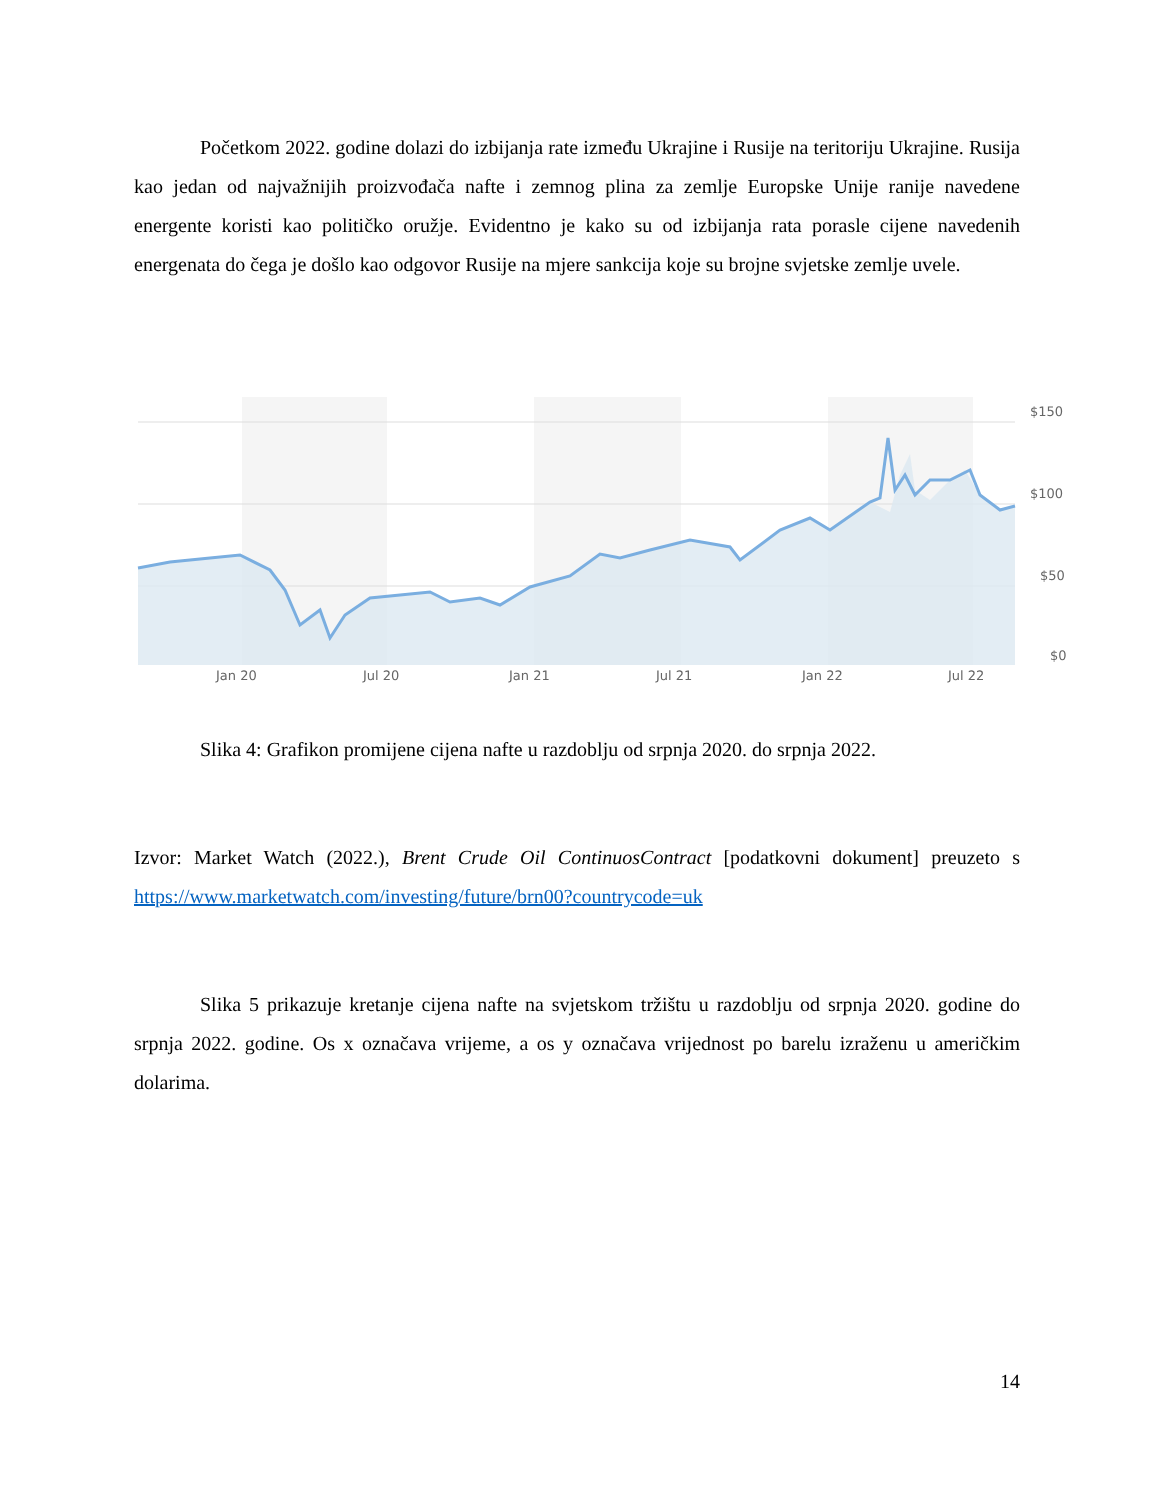Početkom 2022. godine dolazi do izbijanja rate između Ukrajine i Rusije na teritoriju Ukrajine. Rusija kao jedan od najvažnijih proizvođača nafte i zemnog plina za zemlje Europske Unije ranije navedene energente koristi kao političko oružje. Evidentno je kako su od izbijanja rata porasle cijene navedenih energenata do čega je došlo kao odgovor Rusije na mjere sankcija koje su brojne svjetske zemlje uvele.
$150
$100
$50
$0
Jan 20 Jul 20 Jan 21 Jul 21 Jan 22 Jul 22
Slika 4: Grafikon promijene cijena nafte u razdoblju od srpnja 2020. do srpnja 2022.
Izvor: Market Watch (2022.), Brent Crude Oil ContinuosContract [podatkovni dokument] preuzeto s https://www.marketwatch.com/investing/future/brn00?countrycode=uk
Slika 5 prikazuje kretanje cijena nafte na svjetskom tržištu u razdoblju od srpnja 2020. godine do srpnja 2022. godine. Os x označava vrijeme, a os y označava vrijednost po barelu izraženu u američkim dolarima.
14